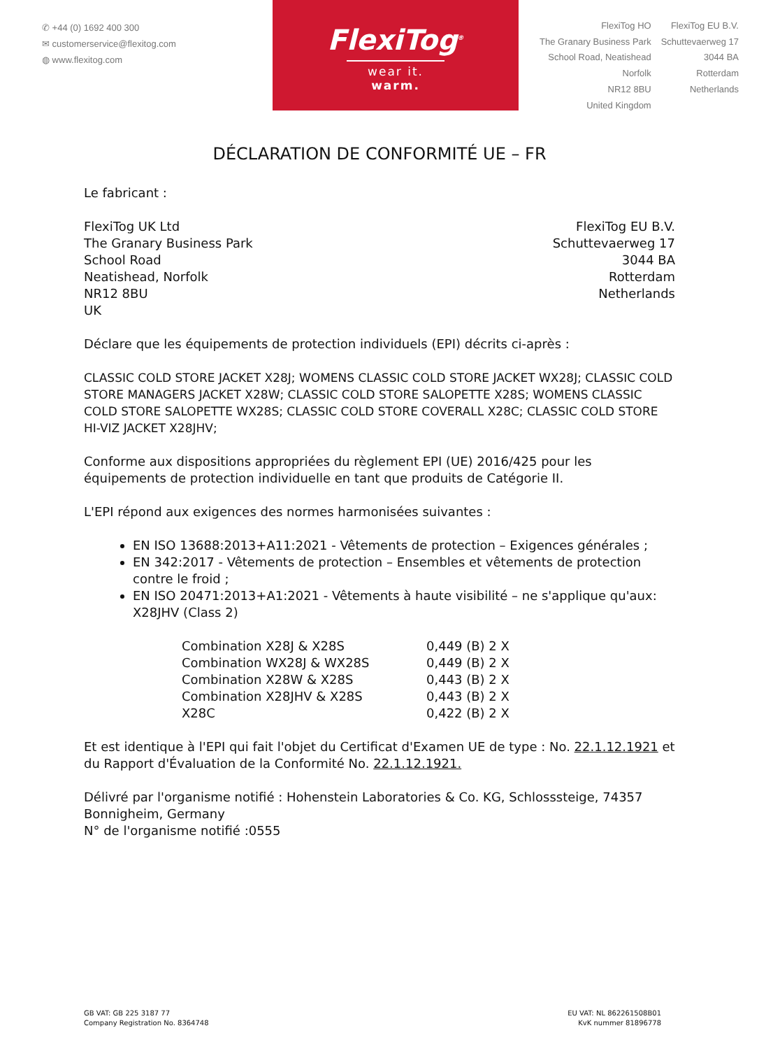✆ +44 (0) 1692 400 300
✉ customerservice@flexitog.com
◍ www.flexitog.com
FlexiTog<sup>®</sup>
wear it. warm.
FlexiTog HO
The Granary Business Park
School Road, Neatishead
Norfolk
NR12 8BU
United Kingdom
FlexiTog EU B.V.
Schuttevaerweg 17
3044 BA
Rotterdam
Netherlands
DÉCLARATION DE CONFORMITÉ UE – FR
Le fabricant :
FlexiTog UK Ltd
The Granary Business Park
School Road
Neatishead, Norfolk
NR12 8BU
UK
FlexiTog EU B.V.
Schuttevaerweg 17
3044 BA
Rotterdam
Netherlands
Déclare que les équipements de protection individuels (EPI) décrits ci-après :
CLASSIC COLD STORE JACKET X28J; WOMENS CLASSIC COLD STORE JACKET WX28J; CLASSIC COLD STORE MANAGERS JACKET X28W; CLASSIC COLD STORE SALOPETTE X28S; WOMENS CLASSIC COLD STORE SALOPETTE WX28S; CLASSIC COLD STORE COVERALL X28C; CLASSIC COLD STORE HI-VIZ JACKET X28JHV;
Conforme aux dispositions appropriées du règlement EPI (UE) 2016/425 pour les équipements de protection individuelle en tant que produits de Catégorie II.
L'EPI répond aux exigences des normes harmonisées suivantes :
EN ISO 13688:2013+A11:2021 - Vêtements de protection – Exigences générales ;
EN 342:2017 - Vêtements de protection – Ensembles et vêtements de protection contre le froid ;
EN ISO 20471:2013+A1:2021 - Vêtements à haute visibilité – ne s'applique qu'aux: X28JHV (Class 2)
| Combination X28J & X28S | 0,449 (B) 2 X |
| Combination WX28J & WX28S | 0,449 (B) 2 X |
| Combination X28W & X28S | 0,443 (B) 2 X |
| Combination X28JHV & X28S | 0,443 (B) 2 X |
| X28C | 0,422 (B) 2 X |
Et est identique à l'EPI qui fait l'objet du Certificat d'Examen UE de type : No. 22.1.12.1921 et du Rapport d'Évaluation de la Conformité No. 22.1.12.1921.
Délivré par l'organisme notifié : Hohenstein Laboratories & Co. KG, Schlosssteige, 74357 Bonnigheim, Germany
N° de l'organisme notifié :0555
GB VAT: GB 225 3187 77
Company Registration No. 8364748
EU VAT: NL 862261508B01
KvK nummer 81896778